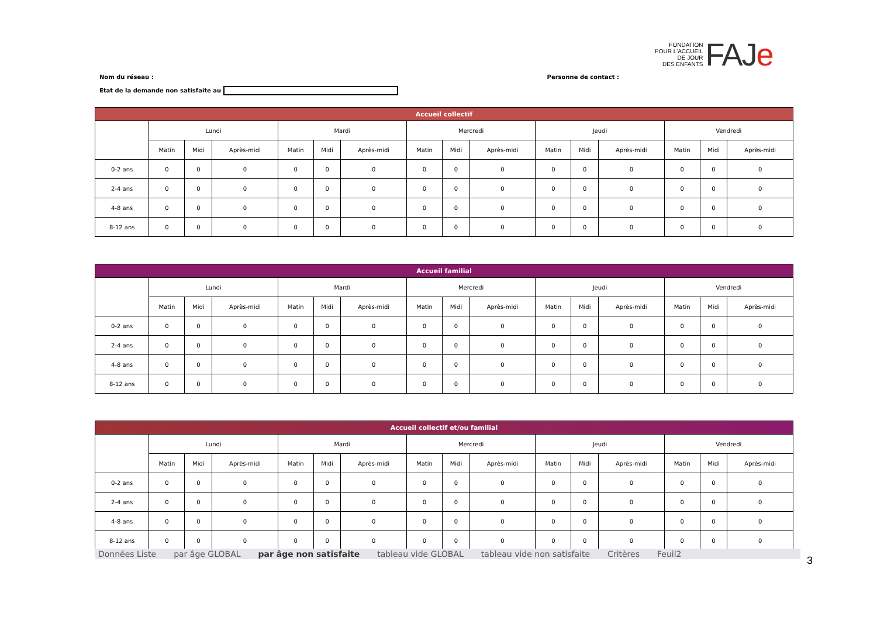FONDATION
POUR L'ACCUEIL
DE JOUR
DES ENFANTS
FAJe
Nom du réseau : Personne de contact :
Etat de la demande non satisfaite au
| Accueil collectif | | | | | | | | | | | | | | | |
| --- | --- | --- | --- | --- | --- | --- | --- | --- | --- | --- | --- | --- | --- | --- | --- |
| | Lundi | | | Mardi | | | Mercredi | | | Jeudi | | | Vendredi | | |
| | Matin | Midi | Après-midi | Matin | Midi | Après-midi | Matin | Midi | Après-midi | Matin | Midi | Après-midi | Matin | Midi | Après-midi |
| 0-2 ans | 0 | 0 | 0 | 0 | 0 | 0 | 0 | 0 | 0 | 0 | 0 | 0 | 0 | 0 | 0 |
| 2-4 ans | 0 | 0 | 0 | 0 | 0 | 0 | 0 | 0 | 0 | 0 | 0 | 0 | 0 | 0 | 0 |
| 4-8 ans | 0 | 0 | 0 | 0 | 0 | 0 | 0 | 0 | 0 | 0 | 0 | 0 | 0 | 0 | 0 |
| 8-12 ans | 0 | 0 | 0 | 0 | 0 | 0 | 0 | 0 | 0 | 0 | 0 | 0 | 0 | 0 | 0 |
| Accueil familial | | | | | | | | | | | | | | | |
| --- | --- | --- | --- | --- | --- | --- | --- | --- | --- | --- | --- | --- | --- | --- | --- |
| | Lundi | | | Mardi | | | Mercredi | | | Jeudi | | | Vendredi | | |
| | Matin | Midi | Après-midi | Matin | Midi | Après-midi | Matin | Midi | Après-midi | Matin | Midi | Après-midi | Matin | Midi | Après-midi |
| 0-2 ans | 0 | 0 | 0 | 0 | 0 | 0 | 0 | 0 | 0 | 0 | 0 | 0 | 0 | 0 | 0 |
| 2-4 ans | 0 | 0 | 0 | 0 | 0 | 0 | 0 | 0 | 0 | 0 | 0 | 0 | 0 | 0 | 0 |
| 4-8 ans | 0 | 0 | 0 | 0 | 0 | 0 | 0 | 0 | 0 | 0 | 0 | 0 | 0 | 0 | 0 |
| 8-12 ans | 0 | 0 | 0 | 0 | 0 | 0 | 0 | 0 | 0 | 0 | 0 | 0 | 0 | 0 | 0 |
| Accueil collectif et/ou familial | | | | | | | | | | | | | | | |
| --- | --- | --- | --- | --- | --- | --- | --- | --- | --- | --- | --- | --- | --- | --- | --- |
| | Lundi | | | Mardi | | | Mercredi | | | Jeudi | | | Vendredi | | |
| | Matin | Midi | Après-midi | Matin | Midi | Après-midi | Matin | Midi | Après-midi | Matin | Midi | Après-midi | Matin | Midi | Après-midi |
| 0-2 ans | 0 | 0 | 0 | 0 | 0 | 0 | 0 | 0 | 0 | 0 | 0 | 0 | 0 | 0 | 0 |
| 2-4 ans | 0 | 0 | 0 | 0 | 0 | 0 | 0 | 0 | 0 | 0 | 0 | 0 | 0 | 0 | 0 |
| 4-8 ans | 0 | 0 | 0 | 0 | 0 | 0 | 0 | 0 | 0 | 0 | 0 | 0 | 0 | 0 | 0 |
| 8-12 ans | 0 | 0 | 0 | 0 | 0 | 0 | 0 | 0 | 0 | 0 | 0 | 0 | 0 | 0 | 0 |
Données Liste par âge GLOBAL par âge non satisfaite tableau vide GLOBAL tableau vide non satisfaite Critères Feuil2
3